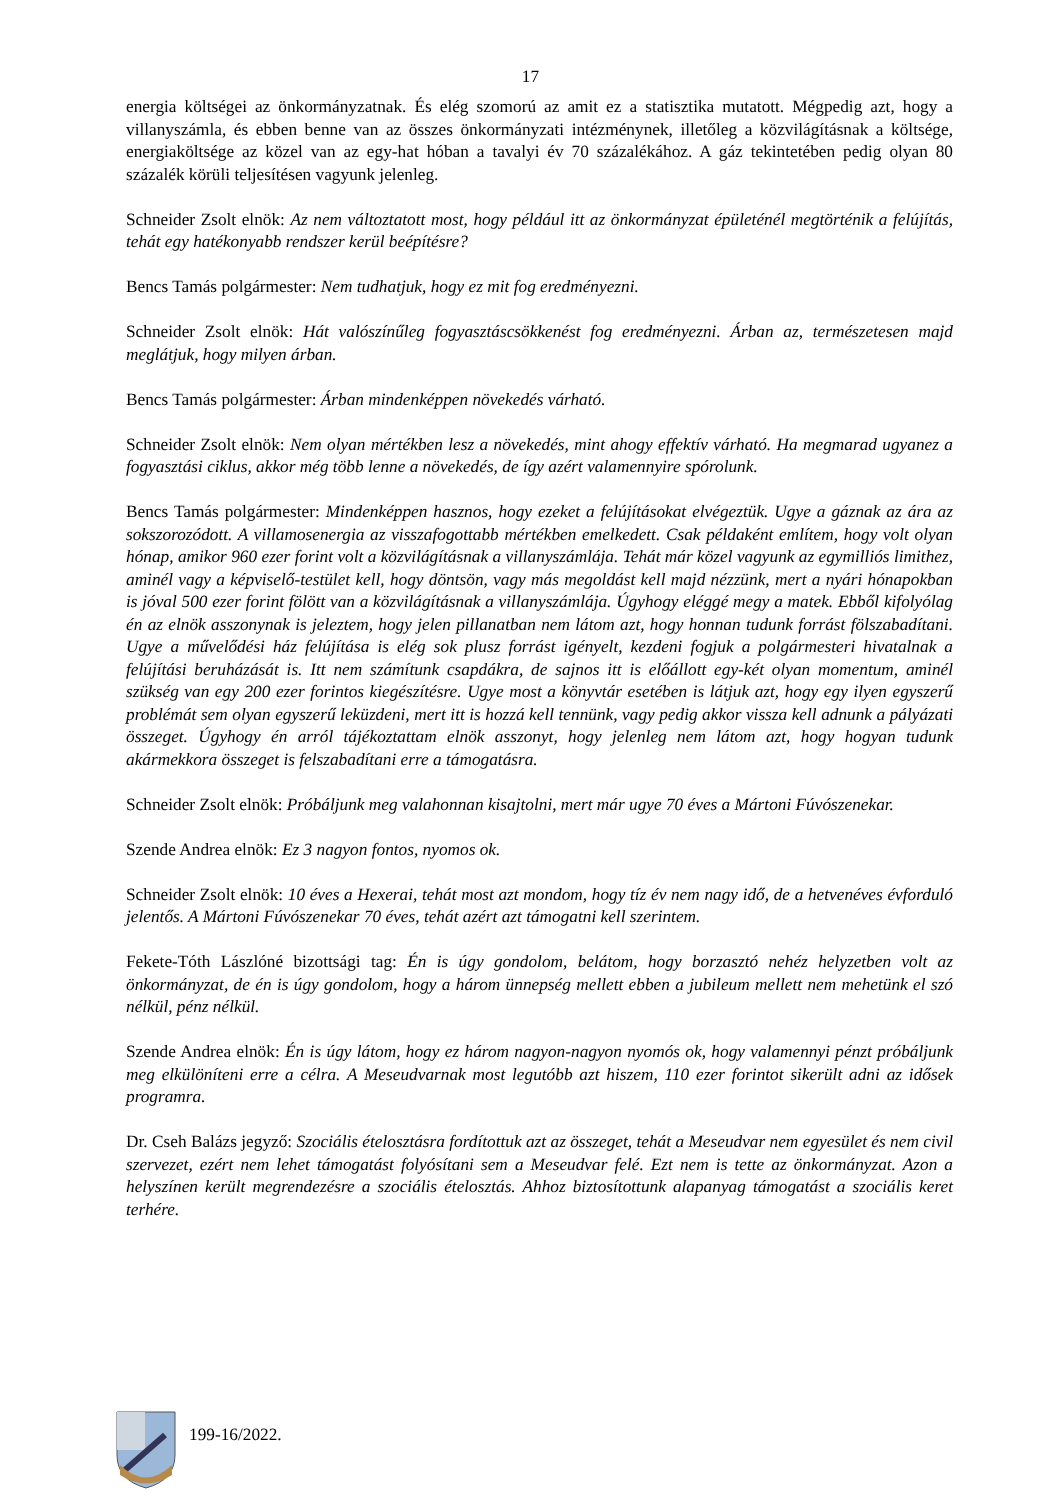17
energia költségei az önkormányzatnak. És elég szomorú az amit ez a statisztika mutatott. Mégpedig azt, hogy a villanyszámla, és ebben benne van az összes önkormányzati intézménynek, illetőleg a közvilágításnak a költsége, energiaköltsége az közel van az egy-hat hóban a tavalyi év 70 százalékához. A gáz tekintetében pedig olyan 80 százalék körüli teljesítésen vagyunk jelenleg.
Schneider Zsolt elnök: Az nem változtatott most, hogy például itt az önkormányzat épületénél megtörténik a felújítás, tehát egy hatékonyabb rendszer kerül beépítésre?
Bencs Tamás polgármester: Nem tudhatjuk, hogy ez mit fog eredményezni.
Schneider Zsolt elnök: Hát valószínűleg fogyasztáscsökkenést fog eredményezni. Árban az, természetesen majd meglátjuk, hogy milyen árban.
Bencs Tamás polgármester: Árban mindenképpen növekedés várható.
Schneider Zsolt elnök: Nem olyan mértékben lesz a növekedés, mint ahogy effektív várható. Ha megmarad ugyanez a fogyasztási ciklus, akkor még több lenne a növekedés, de így azért valamennyire spórolunk.
Bencs Tamás polgármester: Mindenképpen hasznos, hogy ezeket a felújításokat elvégeztük. Ugye a gáznak az ára az sokszorozódott. A villamosenergia az visszafogottabb mértékben emelkedett. Csak példaként említem, hogy volt olyan hónap, amikor 960 ezer forint volt a közvilágításnak a villanyszámlája. Tehát már közel vagyunk az egymilliós limithez, aminél vagy a képviselő-testület kell, hogy döntsön, vagy más megoldást kell majd nézzünk, mert a nyári hónapokban is jóval 500 ezer forint fölött van a közvilágításnak a villanyszámlája. Úgyhogy eléggé megy a matek. Ebből kifolyólag én az elnök asszonynak is jeleztem, hogy jelen pillanatban nem látom azt, hogy honnan tudunk forrást fölszabadítani. Ugye a művelődési ház felújítása is elég sok plusz forrást igényelt, kezdeni fogjuk a polgármesteri hivatalnak a felújítási beruházását is. Itt nem számítunk csapdákra, de sajnos itt is előállott egy-két olyan momentum, aminél szükség van egy 200 ezer forintos kiegészítésre. Ugye most a könyvtár esetében is látjuk azt, hogy egy ilyen egyszerű problémát sem olyan egyszerű leküzdeni, mert itt is hozzá kell tennünk, vagy pedig akkor vissza kell adnunk a pályázati összeget. Úgyhogy én arról tájékoztattam elnök asszonyt, hogy jelenleg nem látom azt, hogy hogyan tudunk akármekkora összeget is felszabadítani erre a támogatásra.
Schneider Zsolt elnök: Próbáljunk meg valahonnan kisajtolni, mert már ugye 70 éves a Mártoni Fúvószenekar.
Szende Andrea elnök: Ez 3 nagyon fontos, nyomos ok.
Schneider Zsolt elnök: 10 éves a Hexerai, tehát most azt mondom, hogy tíz év nem nagy idő, de a hetvenéves évforduló jelentős. A Mártoni Fúvószenekar 70 éves, tehát azért azt támogatni kell szerintem.
Fekete-Tóth Lászlóné bizottsági tag: Én is úgy gondolom, belátom, hogy borzasztó nehéz helyzetben volt az önkormányzat, de én is úgy gondolom, hogy a három ünnepség mellett ebben a jubileum mellett nem mehetünk el szó nélkül, pénz nélkül.
Szende Andrea elnök: Én is úgy látom, hogy ez három nagyon-nagyon nyomós ok, hogy valamennyi pénzt próbáljunk meg elkülöníteni erre a célra. A Meseudvarnak most legutóbb azt hiszem, 110 ezer forintot sikerült adni az idősek programra.
Dr. Cseh Balázs jegyző: Szociális ételosztásra fordítottuk azt az összeget, tehát a Meseudvar nem egyesület és nem civil szervezet, ezért nem lehet támogatást folyósítani sem a Meseudvar felé. Ezt nem is tette az önkormányzat. Azon a helyszínen került megrendezésre a szociális ételosztás. Ahhoz biztosítottunk alapanyag támogatást a szociális keret terhére.
199-16/2022.